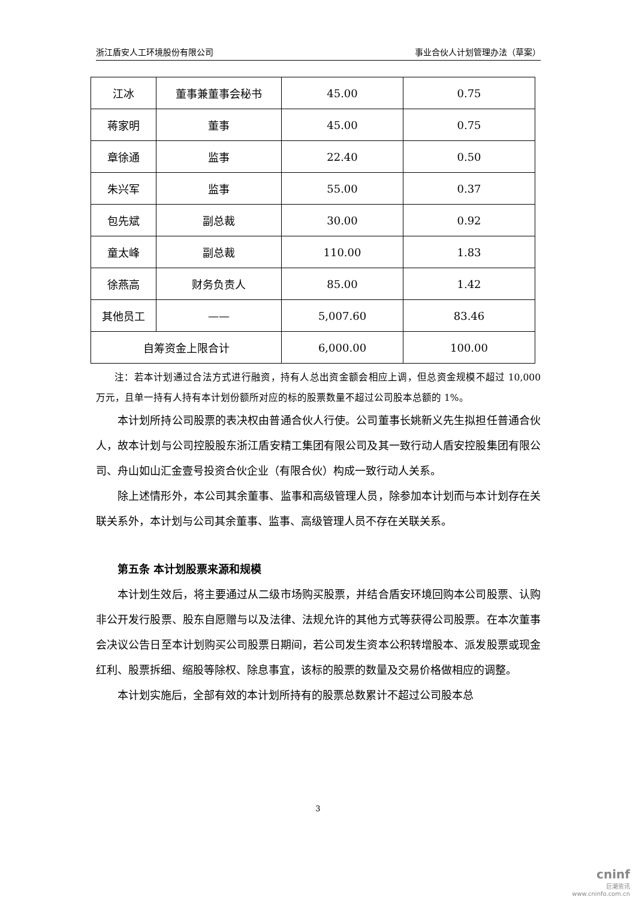浙江盾安人工环境股份有限公司 事业合伙人计划管理办法（草案）
| 江冰 | 董事兼董事会秘书 | 45.00 | 0.75 |
| 蒋家明 | 董事 | 45.00 | 0.75 |
| 章徐通 | 监事 | 22.40 | 0.50 |
| 朱兴军 | 监事 | 55.00 | 0.37 |
| 包先斌 | 副总裁 | 30.00 | 0.92 |
| 童太峰 | 副总裁 | 110.00 | 1.83 |
| 徐燕高 | 财务负责人 | 85.00 | 1.42 |
| 其他员工 | —— | 5,007.60 | 83.46 |
| 自筹资金上限合计 | | 6,000.00 | 100.00 |
注：若本计划通过合法方式进行融资，持有人总出资金额会相应上调，但总资金规模不超过 10,000 万元，且单一持有人持有本计划份额所对应的标的股票数量不超过公司股本总额的 1%。
本计划所持公司股票的表决权由普通合伙人行使。公司董事长姚新义先生拟担任普通合伙人，故本计划与公司控股股东浙江盾安精工集团有限公司及其一致行动人盾安控股集团有限公司、舟山如山汇金壹号投资合伙企业（有限合伙）构成一致行动人关系。
除上述情形外，本公司其余董事、监事和高级管理人员，除参加本计划而与本计划存在关联关系外，本计划与公司其余董事、监事、高级管理人员不存在关联关系。
第五条 本计划股票来源和规模
本计划生效后，将主要通过从二级市场购买股票，并结合盾安环境回购本公司股票、认购非公开发行股票、股东自愿赠与以及法律、法规允许的其他方式等获得公司股票。在本次董事会决议公告日至本计划购买公司股票日期间，若公司发生资本公积转增股本、派发股票或现金红利、股票拆细、缩股等除权、除息事宜，该标的股票的数量及交易价格做相应的调整。
本计划实施后，全部有效的本计划所持有的股票总数累计不超过公司股本总
3
cninf
巨潮资讯
www.cninfo.com.cn